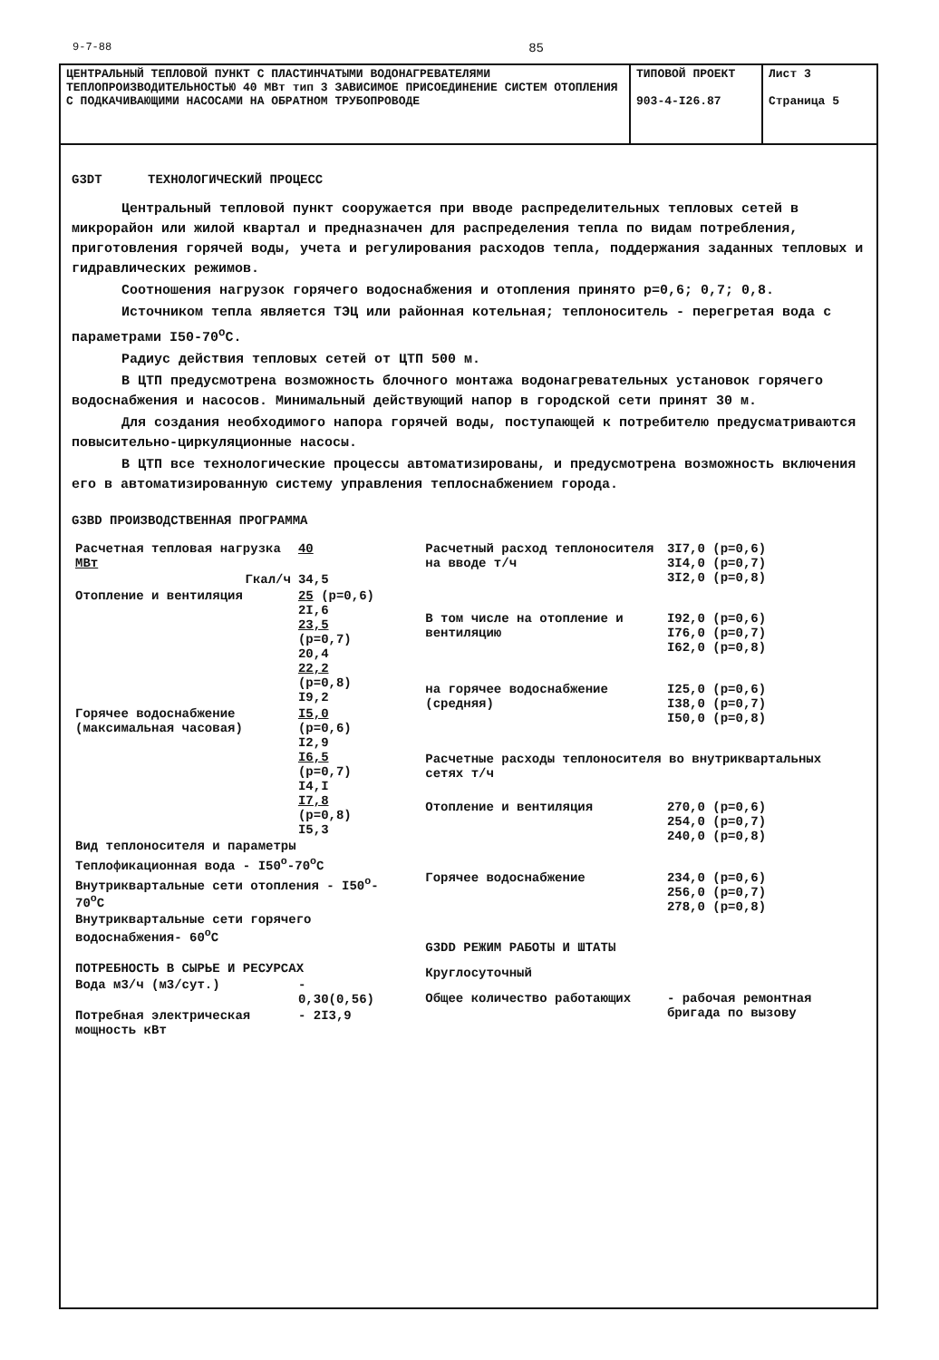9-7-88 85
ЦЕНТРАЛЬНЫЙ ТЕПЛОВОЙ ПУНКТ С ПЛАСТИНЧАТЫМИ ВОДОНАГРЕВАТЕЛЯМИ ТЕПЛОПРОИЗВОДИТЕЛЬНОСТЬЮ 40 МВт тип 3 ЗАВИСИМОЕ ПРИСОЕДИНЕНИЕ СИСТЕМ ОТОПЛЕНИЯ С ПОДКАЧИВАЮЩИМИ НАСОСАМИ НА ОБРАТНОМ ТРУБОПРОВОДЕ
ТИПОВОЙ ПРОЕКТ
903-4-I26.87
Лист 3
Страница 5
G3DT ТЕХНОЛОГИЧЕСКИЙ ПРОЦЕСС
Центральный тепловой пункт сооружается при вводе распределительных тепловых сетей в микрорайон или жилой квартал и предназначен для распределения тепла по видам потребления, приготовления горячей воды, учета и регулирования расходов тепла, поддержания заданных тепловых и гидравлических режимов.
Соотношения нагрузок горячего водоснабжения и отопления принято p=0,6; 0,7; 0,8.
Источником тепла является ТЭЦ или районная котельная; теплоноситель - перегретая вода с параметрами I50-70<sup>o</sup>С.
Радиус действия тепловых сетей от ЦТП 500 м.
В ЦТП предусмотрена возможность блочного монтажа водонагревательных установок горячего водоснабжения и насосов. Минимальный действующий напор в городской сети принят 30 м.
Для создания необходимого напора горячей воды, поступающей к потребителю предусматриваются повысительно-циркуляционные насосы.
В ЦТП все технологические процессы автоматизированы, и предусмотрена возможность включения его в автоматизированную систему управления теплоснабжением города.
G3BD ПРОИЗВОДСТВЕННАЯ ПРОГРАММА
| Расчетная тепловая нагрузка МВт | 40 |
| Гкал/ч | 34,5 |
| Отопление и вентиляция | 25 (p=0,6) 2I,6 23,5 (p=0,7) 20,4 22,2 (p=0,8) I9,2 |
| Горячее водоснабжение (максимальная часовая) | I5,0 (p=0,6) I2,9 I6,5 (p=0,7) I4,I I7,8 (p=0,8) I5,3 |
| Вид теплоносителя и параметры | |
| Теплофикационная вода - I50<sup>o</sup>-70<sup>o</sup>С | |
| Внутриквартальные сети отопления - I50<sup>o</sup>-70<sup>o</sup>С | |
| Внутриквартальные сети горячего водоснабжения- 60<sup>o</sup>С | |
| ПОТРЕБНОСТЬ В СЫРЬЕ И РЕСУРСАХ | |
| Вода м3/ч (м3/сут.) | - 0,30(0,56) |
| Потребная электрическая мощность кВт | - 2I3,9 |
| Расчетный расход теплоносителя на вводе т/ч | 3I7,0 (p=0,6) 3I4,0 (p=0,7) 3I2,0 (p=0,8) |
| В том числе на отопление и вентиляцию | I92,0 (p=0,6) I76,0 (p=0,7) I62,0 (p=0,8) |
| на горячее водоснабжение (средняя) | I25,0 (p=0,6) I38,0 (p=0,7) I50,0 (p=0,8) |
| Расчетные расходы теплоносителя во внутриквартальных сетях т/ч | |
| Отопление и вентиляция | 270,0 (p=0,6) 254,0 (p=0,7) 240,0 (p=0,8) |
| Горячее водоснабжение | 234,0 (p=0,6) 256,0 (p=0,7) 278,0 (p=0,8) |
| G3DD РЕЖИМ РАБОТЫ И ШТАТЫ | |
| Круглосуточный | |
| Общее количество работающих | - рабочая ремонтная бригада по вызову |